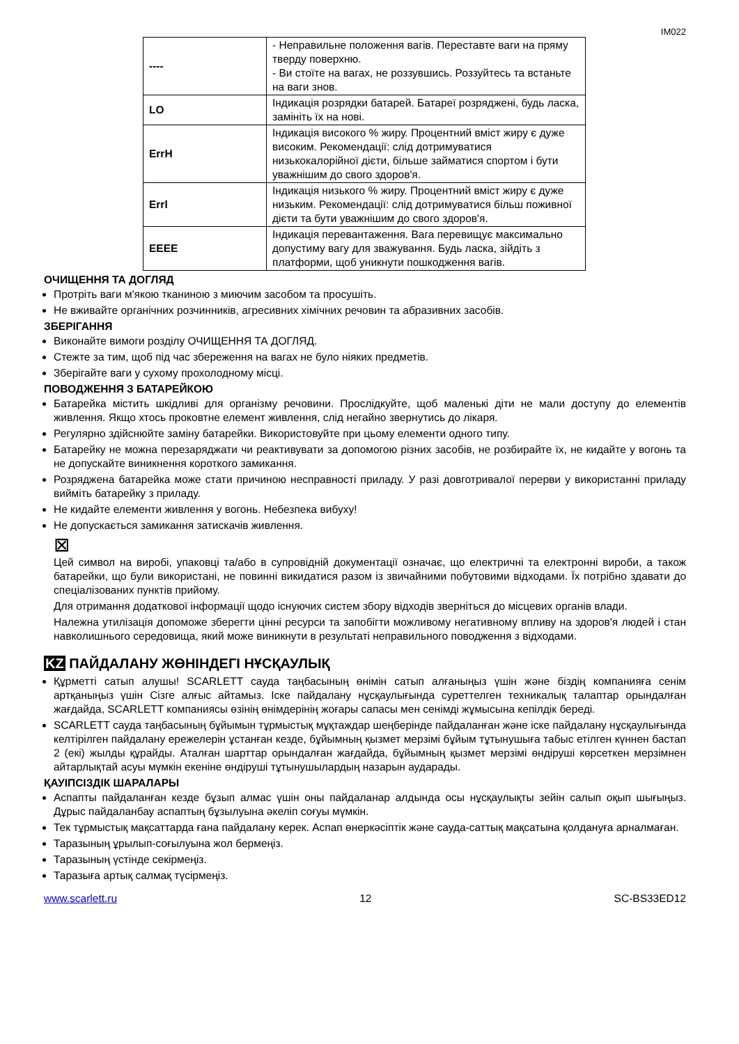IM022
| ---- | - Неправильне положення вагів. Переставте ваги на пряму тверду поверхню. - Ви стоїте на вагах, не роззувшись. Роззуйтесь та встаньте на ваги знов. |
| LO | Індикація розрядки батарей. Батареї розряджені, будь ласка, замініть їх на нові. |
| ErrH | Індикація високого % жиру. Процентний вміст жиру є дуже високим. Рекомендації: слід дотримуватися низькокалорійної дієти, більше займатися спортом і бути уважнішим до свого здоров'я. |
| Errl | Індикація низького % жиру. Процентний вміст жиру є дуже низьким. Рекомендації: слід дотримуватися більш поживної дієти та бути уважнішим до свого здоров'я. |
| EEEE | Індикація перевантаження. Вага перевищує максимально допустиму вагу для зважування. Будь ласка, зійдіть з платформи, щоб уникнути пошкодження вагів. |
ОЧИЩЕННЯ ТА ДОГЛЯД
Протріть ваги м'якою тканиною з миючим засобом та просушіть.
Не вживайте органічних розчинників, агресивних хімічних речовин та абразивних засобів.
ЗБЕРІГАННЯ
Виконайте вимоги розділу ОЧИЩЕННЯ ТА ДОГЛЯД.
Стежте за тим, щоб під час збереження на вагах не було ніяких предметів.
Зберігайте ваги у сухому прохолодному місці.
ПОВОДЖЕННЯ З БАТАРЕЙКОЮ
Батарейка містить шкідливі для організму речовини. Прослідкуйте, щоб маленькі діти не мали доступу до елементів живлення. Якщо хтось проковтне елемент живлення, слід негайно звернутись до лікаря.
Регулярно здійснюйте заміну батарейки. Використовуйте при цьому елементи одного типу.
Батарейку не можна перезаряджати чи реактивувати за допомогою різних засобів, не розбирайте їх, не кидайте у вогонь та не допускайте виникнення короткого замикання.
Розряджена батарейка може стати причиною несправності приладу. У разі довготривалої перерви у використанні приладу вийміть батарейку з приладу.
Не кидайте елементи живлення у вогонь. Небезпека вибуху!
Не допускається замикання затискачів живлення.
⊠
Цей символ на виробі, упаковці та/або в супровідній документації означає, що електричні та електронні вироби, а також батарейки, що були використані, не повинні викидатися разом із звичайними побутовими відходами. Їх потрібно здавати до спеціалізованих пунктів прийому.
Для отримання додаткової інформації щодо існуючих систем збору відходів зверніться до місцевих органів влади.
Належна утилізація допоможе зберегти цінні ресурси та запобігти можливому негативному впливу на здоров'я людей і стан навколишнього середовища, який може виникнути в результаті неправильного поводження з відходами.
KZ ПАЙДАЛАНУ ЖӨНІНДЕГІ НҰСҚАУЛЫҚ
Құрметті сатып алушы! SCARLETT сауда таңбасының өнімін сатып алғаныңыз үшін және біздің компанияға сенім артқаныңыз үшін Сізге алғыс айтамыз. Іске пайдалану нұсқаулығында суреттелген техникалық талаптар орындалған жағдайда, SCARLETT компаниясы өзінің өнімдерінің жоғары сапасы мен сенімді жұмысына кепілдік береді.
SCARLETT сауда таңбасының бұйымын тұрмыстық мұқтаждар шеңберінде пайдаланған және іске пайдалану нұсқаулығында келтірілген пайдалану ережелерін ұстанған кезде, бұйымның қызмет мерзімі бұйым тұтынушыға табыс етілген күннен бастап 2 (екі) жылды құрайды. Аталған шарттар орындалған жағдайда, бұйымның қызмет мерзімі өндіруші көрсеткен мерзімнен айтарлықтай асуы мүмкін екеніне өндіруші тұтынушылардың назарын аударады.
ҚАУІПСІЗДІК ШАРАЛАРЫ
Аспапты пайдаланған кезде бұзып алмас үшін оны пайдаланар алдында осы нұсқаулықты зейін салып оқып шығыңыз. Дұрыс пайдаланбау аспаптың бұзылуына әкеліп соғуы мүмкін.
Тек тұрмыстық мақсаттарда ғана пайдалану керек. Аспап өнеркәсіптік және сауда-саттық мақсатына қолдануға арналмаған.
Таразының ұрылып-соғылуына жол бермеңіз.
Таразының үстінде секірмеңіз.
Таразыға артық салмақ түсірмеңіз.
www.scarlett.ru 12 SC-BS33ED12